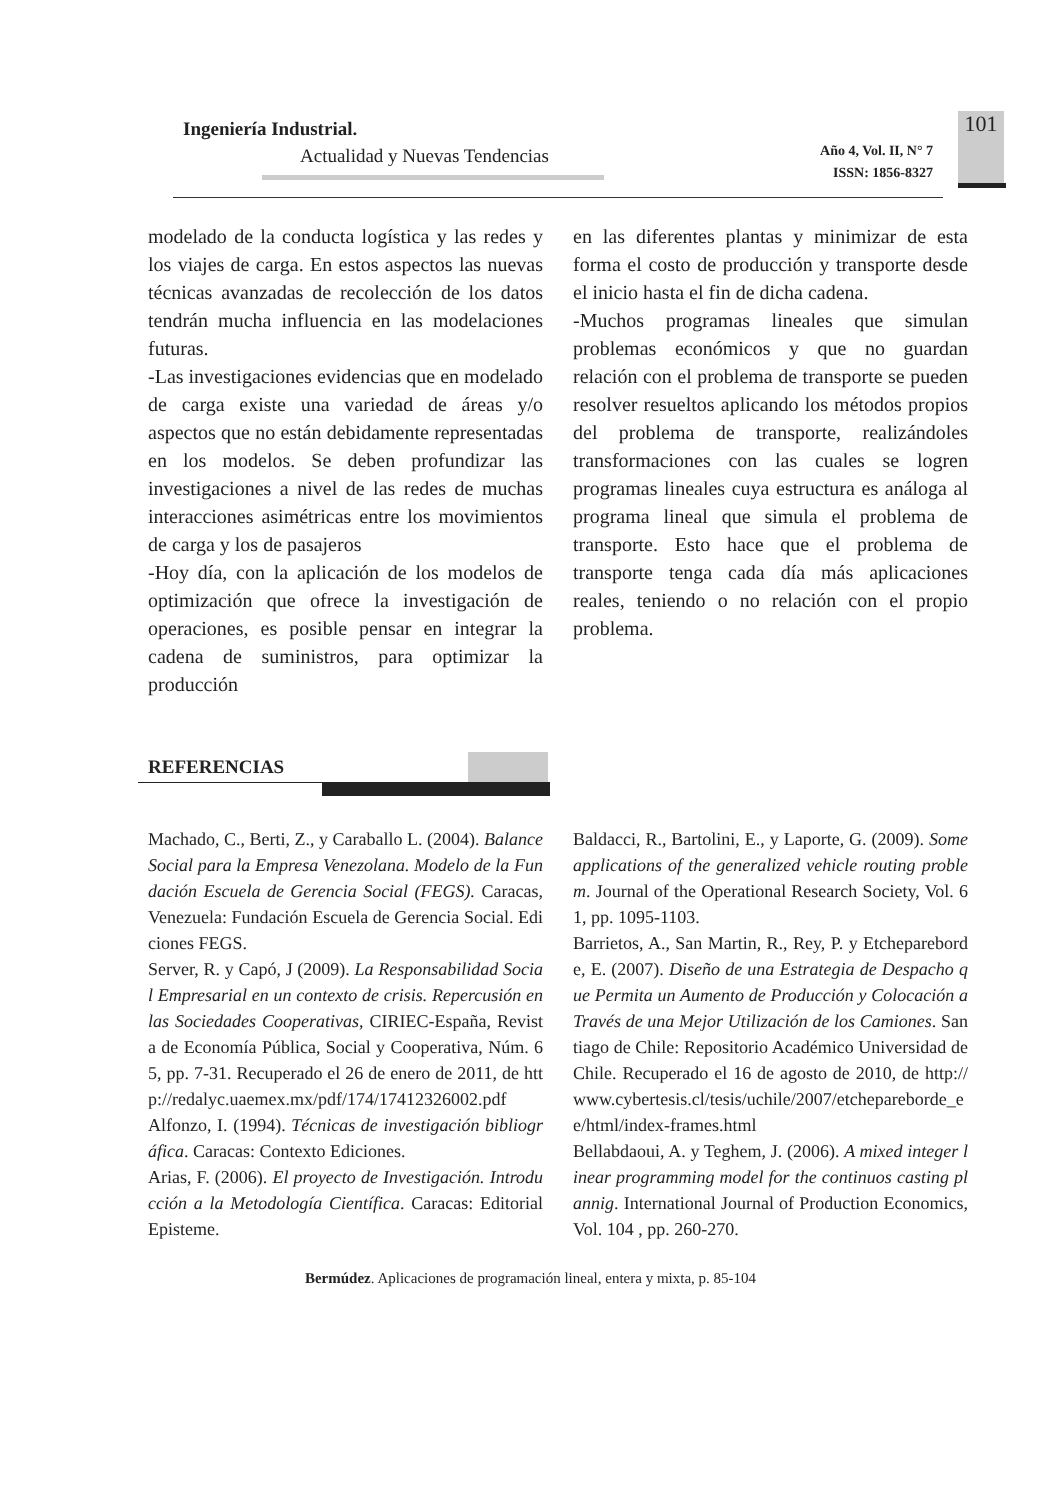Ingeniería Industrial.
Actualidad y Nuevas Tendencias
Año 4, Vol. II, N° 7
ISSN: 1856-8327
101
modelado de la conducta logística y las redes y los viajes de carga. En estos aspectos las nuevas técnicas avanzadas de recolección de los datos tendrán mucha influencia en las modelaciones futuras.
-Las investigaciones evidencias que en modelado de carga existe una variedad de áreas y/o aspectos que no están debidamente representadas en los modelos. Se deben profundizar las investigaciones a nivel de las redes de muchas interacciones asimétricas entre los movimientos de carga y los de pasajeros
-Hoy día, con la aplicación de los modelos de optimización que ofrece la investigación de operaciones, es posible pensar en integrar la cadena de suministros, para optimizar la producción
en las diferentes plantas y minimizar de esta forma el costo de producción y transporte desde el inicio hasta el fin de dicha cadena.
-Muchos programas lineales que simulan problemas económicos y que no guardan relación con el problema de transporte se pueden resolver resueltos aplicando los métodos propios del problema de transporte, realizándoles transformaciones con las cuales se logren programas lineales cuya estructura es análoga al programa lineal que simula el problema de transporte. Esto hace que el problema de transporte tenga cada día más aplicaciones reales, teniendo o no relación con el propio problema.
REFERENCIAS
Machado, C., Berti, Z., y Caraballo L. (2004). Balance Social para la Empresa Venezolana. Modelo de la Fundación Escuela de Gerencia Social (FEGS). Caracas, Venezuela: Fundación Escuela de Gerencia Social. Ediciones FEGS.
Server, R. y Capó, J (2009). La Responsabilidad Social Empresarial en un contexto de crisis. Repercusión en las Sociedades Cooperativas, CIRIEC-España, Revista de Economía Pública, Social y Cooperativa, Núm. 65, pp. 7-31. Recuperado el 26 de enero de 2011, de http://redalyc.uaemex.mx/pdf/174/17412326002.pdf
Alfonzo, I. (1994). Técnicas de investigación bibliográfica. Caracas: Contexto Ediciones.
Arias, F. (2006). El proyecto de Investigación. Introducción a la Metodología Científica. Caracas: Editorial Episteme.
Baldacci, R., Bartolini, E., y Laporte, G. (2009). Some applications of the generalized vehicle routing problem. Journal of the Operational Research Society, Vol. 61, pp. 1095-1103.
Barrietos, A., San Martin, R., Rey, P. y Etchepareborde, E. (2007). Diseño de una Estrategia de Despacho que Permita un Aumento de Producción y Colocación a Través de una Mejor Utilización de los Camiones. Santiago de Chile: Repositorio Académico Universidad de Chile. Recuperado el 16 de agosto de 2010, de http://www.cybertesis.cl/tesis/uchile/2007/etchepareborde_ee/html/index-frames.html
Bellabdaoui, A. y Teghem, J. (2006). A mixed integer linear programming model for the continuos casting plannig. International Journal of Production Economics, Vol. 104 , pp. 260-270.
Bermúdez. Aplicaciones de programación lineal, entera y mixta, p. 85-104